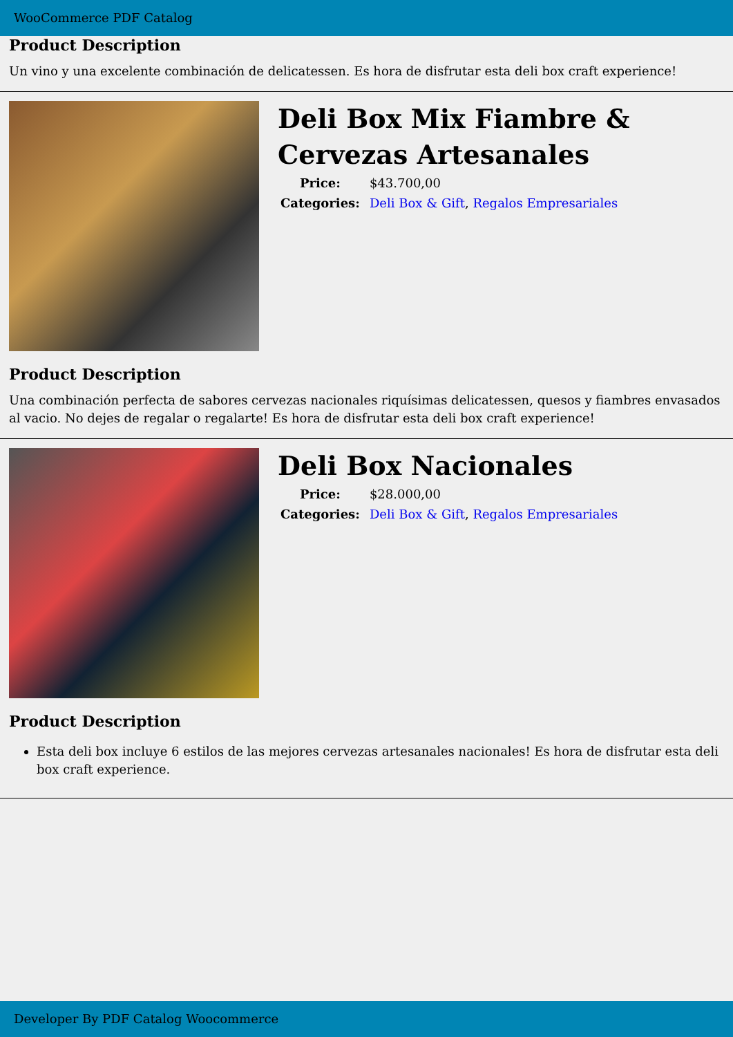WooCommerce PDF Catalog
Product Description
Un vino y una excelente combinación de delicatessen. Es hora de disfrutar esta deli box craft experience!
Deli Box Mix Fiambre & Cervezas Artesanales
| Price: | $43.700,00 |
| Categories: | Deli Box & Gift , Regalos Empresariales |
Product Description
Una combinación perfecta de sabores cervezas nacionales riquísimas delicatessen, quesos y fiambres envasados al vacio. No dejes de regalar o regalarte! Es hora de disfrutar esta deli box craft experience!
Deli Box Nacionales
| Price: | $28.000,00 |
| Categories: | Deli Box & Gift , Regalos Empresariales |
Product Description
Esta deli box incluye 6 estilos de las mejores cervezas artesanales nacionales! Es hora de disfrutar esta deli box craft experience.
Developer By PDF Catalog Woocommerce